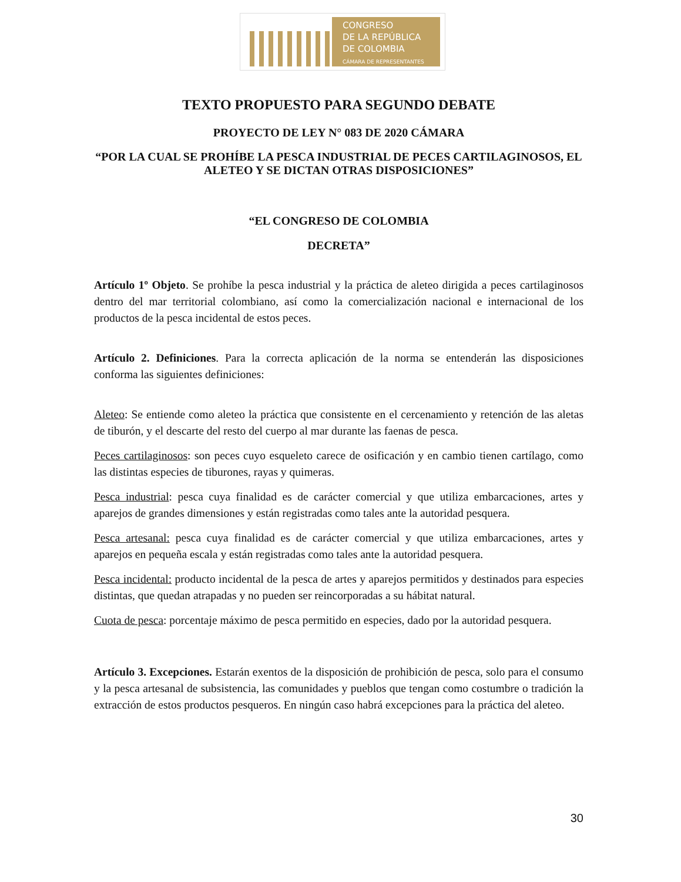CONGRESO
DE LA REPÚBLICA
DE COLOMBIA
CÁMARA DE REPRESENTANTES
TEXTO PROPUESTO PARA SEGUNDO DEBATE
PROYECTO DE LEY N° 083 DE 2020 CÁMARA
“POR LA CUAL SE PROHÍBE LA PESCA INDUSTRIAL DE PECES CARTILAGINOSOS, EL ALETEO Y SE DICTAN OTRAS DISPOSICIONES”
“EL CONGRESO DE COLOMBIA
DECRETA”
Artículo 1º Objeto. Se prohíbe la pesca industrial y la práctica de aleteo dirigida a peces cartilaginosos dentro del mar territorial colombiano, así como la comercialización nacional e internacional de los productos de la pesca incidental de estos peces.
Artículo 2. Definiciones. Para la correcta aplicación de la norma se entenderán las disposiciones conforma las siguientes definiciones:
Aleteo: Se entiende como aleteo la práctica que consistente en el cercenamiento y retención de las aletas de tiburón, y el descarte del resto del cuerpo al mar durante las faenas de pesca.
Peces cartilaginosos: son peces cuyo esqueleto carece de osificación y en cambio tienen cartílago, como las distintas especies de tiburones, rayas y quimeras.
Pesca industrial: pesca cuya finalidad es de carácter comercial y que utiliza embarcaciones, artes y aparejos de grandes dimensiones y están registradas como tales ante la autoridad pesquera.
Pesca artesanal: pesca cuya finalidad es de carácter comercial y que utiliza embarcaciones, artes y aparejos en pequeña escala y están registradas como tales ante la autoridad pesquera.
Pesca incidental: producto incidental de la pesca de artes y aparejos permitidos y destinados para especies distintas, que quedan atrapadas y no pueden ser reincorporadas a su hábitat natural.
Cuota de pesca: porcentaje máximo de pesca permitido en especies, dado por la autoridad pesquera.
Artículo 3. Excepciones. Estarán exentos de la disposición de prohibición de pesca, solo para el consumo y la pesca artesanal de subsistencia, las comunidades y pueblos que tengan como costumbre o tradición la extracción de estos productos pesqueros. En ningún caso habrá excepciones para la práctica del aleteo.
30